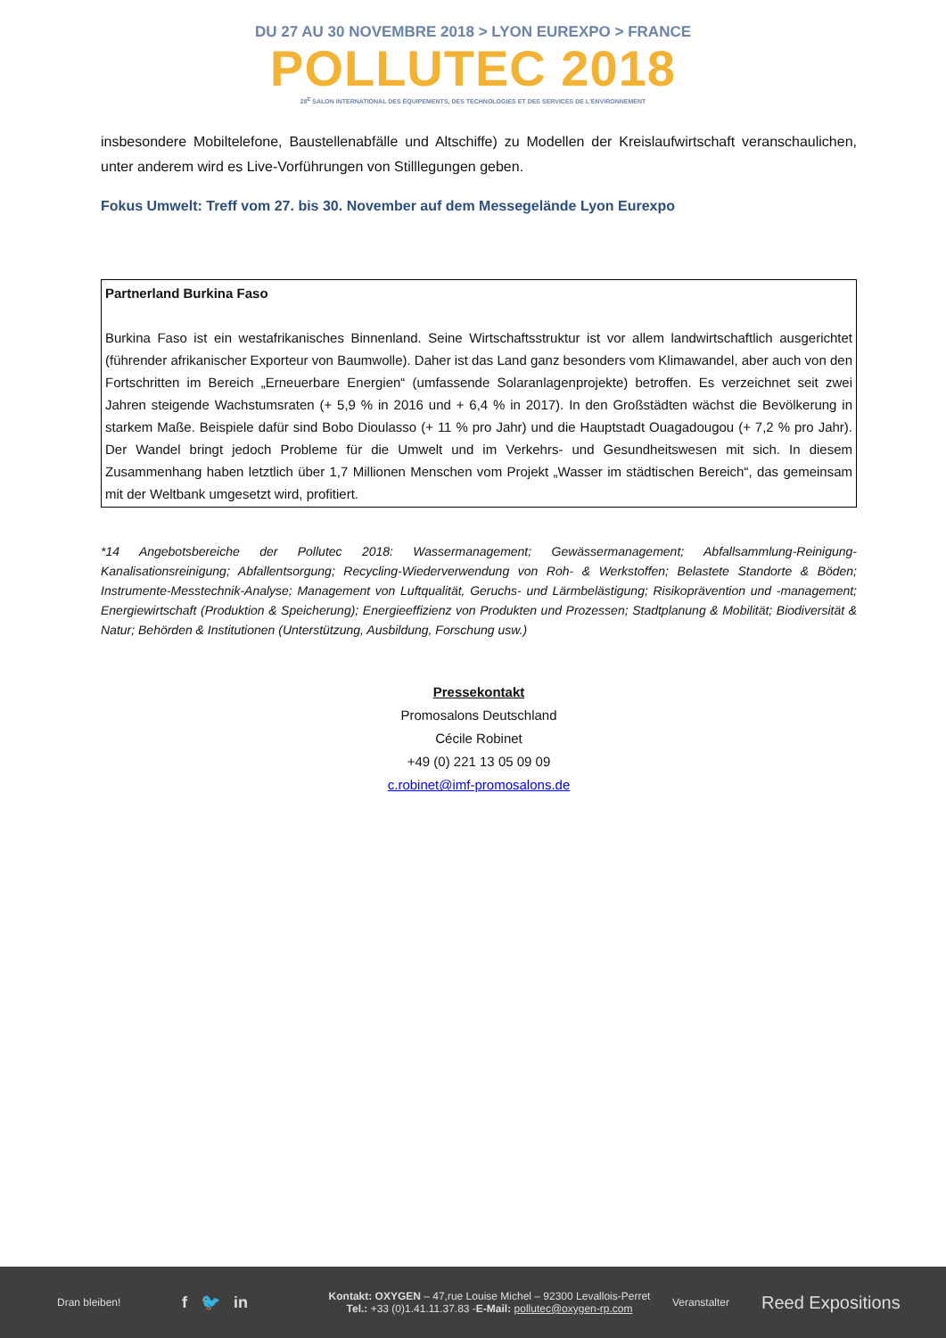DU 27 AU 30 NOVEMBRE 2018 > LYON EUREXPO > FRANCE
POLLUTEC 2018
28<sup>E</sup> SALON INTERNATIONAL DES ÉQUIPEMENTS, DES TECHNOLOGIES ET DES SERVICES DE L'ENVIRONNEMENT
insbesondere Mobiltelefone, Baustellenabfälle und Altschiffe) zu Modellen der Kreislaufwirtschaft veranschaulichen, unter anderem wird es Live-Vorführungen von Stilllegungen geben.
Fokus Umwelt: Treff vom 27. bis 30. November auf dem Messegelände Lyon Eurexpo
Partnerland Burkina Faso
Burkina Faso ist ein westafrikanisches Binnenland. Seine Wirtschaftsstruktur ist vor allem landwirtschaftlich ausgerichtet (führender afrikanischer Exporteur von Baumwolle). Daher ist das Land ganz besonders vom Klimawandel, aber auch von den Fortschritten im Bereich „Erneuerbare Energien“ (umfassende Solaranlagenprojekte) betroffen. Es verzeichnet seit zwei Jahren steigende Wachstumsraten (+ 5,9 % in 2016 und + 6,4 % in 2017). In den Großstädten wächst die Bevölkerung in starkem Maße. Beispiele dafür sind Bobo Dioulasso (+ 11 % pro Jahr) und die Hauptstadt Ouagadougou (+ 7,2 % pro Jahr). Der Wandel bringt jedoch Probleme für die Umwelt und im Verkehrs- und Gesundheitswesen mit sich. In diesem Zusammenhang haben letztlich über 1,7 Millionen Menschen vom Projekt „Wasser im städtischen Bereich“, das gemeinsam mit der Weltbank umgesetzt wird, profitiert.
*14 Angebotsbereiche der Pollutec 2018: Wassermanagement; Gewässermanagement; Abfallsammlung-Reinigung-Kanalisationsreinigung; Abfallentsorgung; Recycling-Wiederverwendung von Roh- & Werkstoffen; Belastete Standorte & Böden; Instrumente-Messtechnik-Analyse; Management von Luftqualität, Geruchs- und Lärmbelästigung; Risikoprävention und -management; Energiewirtschaft (Produktion & Speicherung); Energieeffizienz von Produkten und Prozessen; Stadtplanung & Mobilität; Biodiversität & Natur; Behörden & Institutionen (Unterstützung, Ausbildung, Forschung usw.)
Pressekontakt
Promosalons Deutschland
Cécile Robinet
+49 (0) 221 13 05 09 09
c.robinet@imf-promosalons.de
Dran bleiben! f 🐦 in Kontakt: OXYGEN – 47,rue Louise Michel – 92300 Levallois-Perret
Tel.: +33 (0)1.41.11.37.83 -E-Mail: pollutec@oxygen-rp.com Veranstalter Reed Expositions